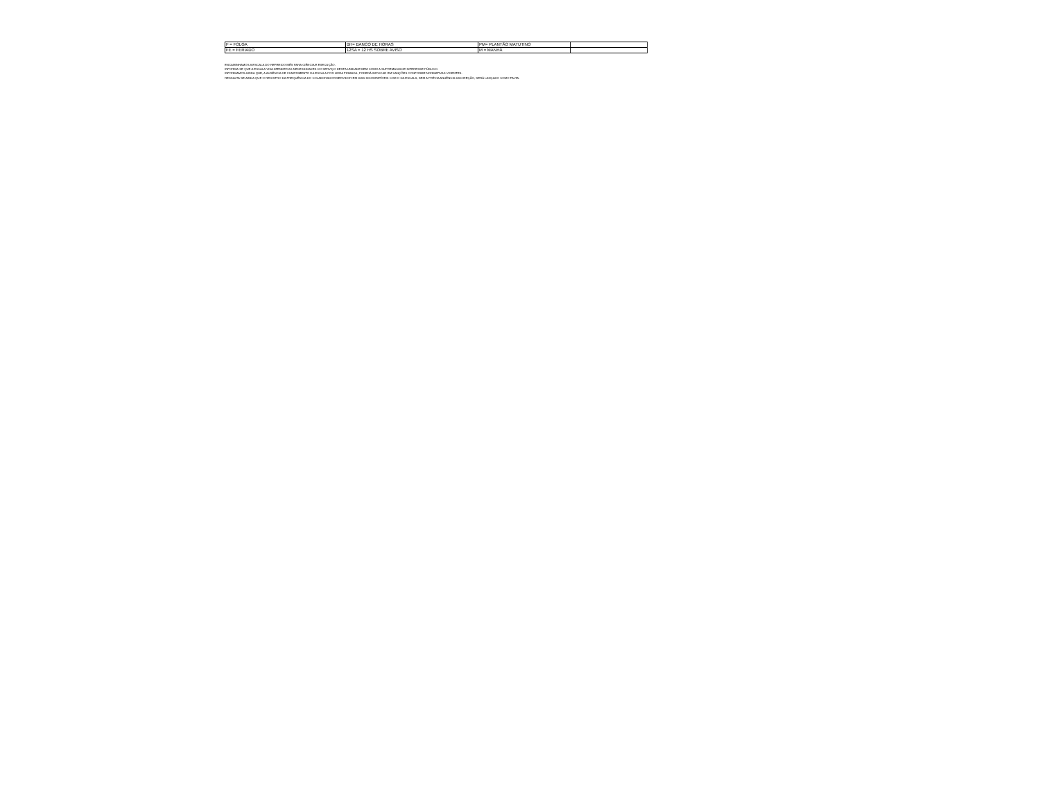| F = FOLGA | BH= BANCO DE HORAS | PM= PLANTÃO MATUTINO | |
| FE = FERIADO | 12SA = 12 HS SOBRE AVISO | M = MANHÃ | |
ENCAMINHAMOS A ESCALA DO REFERIDO MÊS PARA CIÊNCIA E EXECUÇÃO.
INFORMA-SE QUE A ESCALA VISA ATENDER AS NECESSIDADES DO SERVIÇO DESTA UNIDADE BEM COMO A SUPREMACIA DE INTERESSE PÚBLICO.
INFORMAMOS AINDA QUE, A AUSÊNCIA DE CUMPRIMENTO DA ESCALA POR HORA FIRMADA, PODERÁ IMPLICAR EM SANÇÕES CONFORME NORMATIVAS VIGENTES.
RESSALTA-SE AINDA QUE O REGISTRO DA FREQUÊNCIA DO COLABORADOR/SERVIDOR EM DIAS INCOMPATÍVEIS COM O DA ESCALA, SEM A PRÉVIA ANUÊNCIA DA DIREÇÃO, SERÁ LANÇADO COMO FALTA.